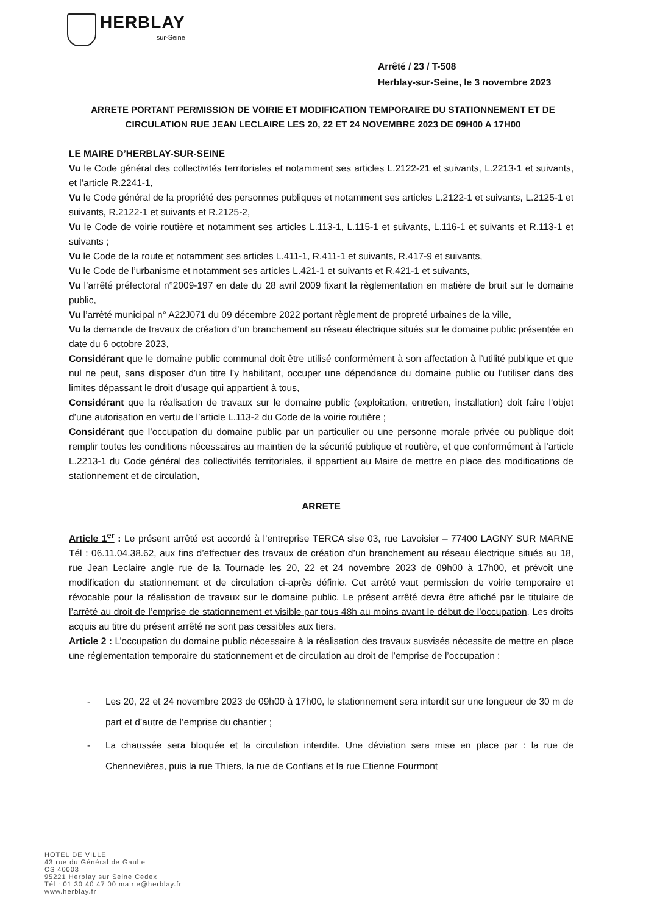HERBLAY
sur-Seine
Arrêté / 23 / T-508
Herblay-sur-Seine, le 3 novembre 2023
ARRETE PORTANT PERMISSION DE VOIRIE ET MODIFICATION TEMPORAIRE DU STATIONNEMENT ET DE CIRCULATION RUE JEAN LECLAIRE LES 20, 22 ET 24 NOVEMBRE 2023 DE 09H00 A 17H00
LE MAIRE D’HERBLAY-SUR-SEINE
Vu le Code général des collectivités territoriales et notamment ses articles L.2122-21 et suivants, L.2213-1 et suivants, et l’article R.2241-1,
Vu le Code général de la propriété des personnes publiques et notamment ses articles L.2122-1 et suivants, L.2125-1 et suivants, R.2122-1 et suivants et R.2125-2,
Vu le Code de voirie routière et notamment ses articles L.113-1, L.115-1 et suivants, L.116-1 et suivants et R.113-1 et suivants ;
Vu le Code de la route et notamment ses articles L.411-1, R.411-1 et suivants, R.417-9 et suivants,
Vu le Code de l’urbanisme et notamment ses articles L.421-1 et suivants et R.421-1 et suivants,
Vu l’arrêté préfectoral n°2009-197 en date du 28 avril 2009 fixant la règlementation en matière de bruit sur le domaine public,
Vu l’arrêté municipal n° A22J071 du 09 décembre 2022 portant règlement de propreté urbaines de la ville,
Vu la demande de travaux de création d’un branchement au réseau électrique situés sur le domaine public présentée en date du 6 octobre 2023,
Considérant que le domaine public communal doit être utilisé conformément à son affectation à l’utilité publique et que nul ne peut, sans disposer d’un titre l’y habilitant, occuper une dépendance du domaine public ou l’utiliser dans des limites dépassant le droit d’usage qui appartient à tous,
Considérant que la réalisation de travaux sur le domaine public (exploitation, entretien, installation) doit faire l’objet d’une autorisation en vertu de l’article L.113-2 du Code de la voirie routière ;
Considérant que l’occupation du domaine public par un particulier ou une personne morale privée ou publique doit remplir toutes les conditions nécessaires au maintien de la sécurité publique et routière, et que conformément à l’article L.2213-1 du Code général des collectivités territoriales, il appartient au Maire de mettre en place des modifications de stationnement et de circulation,
ARRETE
Article 1<sup>er</sup> : Le présent arrêté est accordé à l’entreprise TERCA sise 03, rue Lavoisier – 77400 LAGNY SUR MARNE Tél : 06.11.04.38.62, aux fins d’effectuer des travaux de création d’un branchement au réseau électrique situés au 18, rue Jean Leclaire angle rue de la Tournade les 20, 22 et 24 novembre 2023 de 09h00 à 17h00, et prévoit une modification du stationnement et de circulation ci-après définie. Cet arrêté vaut permission de voirie temporaire et révocable pour la réalisation de travaux sur le domaine public. Le présent arrêté devra être affiché par le titulaire de l’arrêté au droit de l’emprise de stationnement et visible par tous 48h au moins avant le début de l’occupation. Les droits acquis au titre du présent arrêté ne sont pas cessibles aux tiers.
Article 2 : L’occupation du domaine public nécessaire à la réalisation des travaux susvisés nécessite de mettre en place une réglementation temporaire du stationnement et de circulation au droit de l’emprise de l’occupation :
- Les 20, 22 et 24 novembre 2023 de 09h00 à 17h00, le stationnement sera interdit sur une longueur de 30 m de part et d’autre de l’emprise du chantier ;
- La chaussée sera bloquée et la circulation interdite. Une déviation sera mise en place par : la rue de Chennevières, puis la rue Thiers, la rue de Conflans et la rue Etienne Fourmont
HOTEL DE VILLE
43 rue du Général de Gaulle
CS 40003
95221 Herblay sur Seine Cedex
Tél : 01 30 40 47 00 mairie@herblay.fr
www.herblay.fr